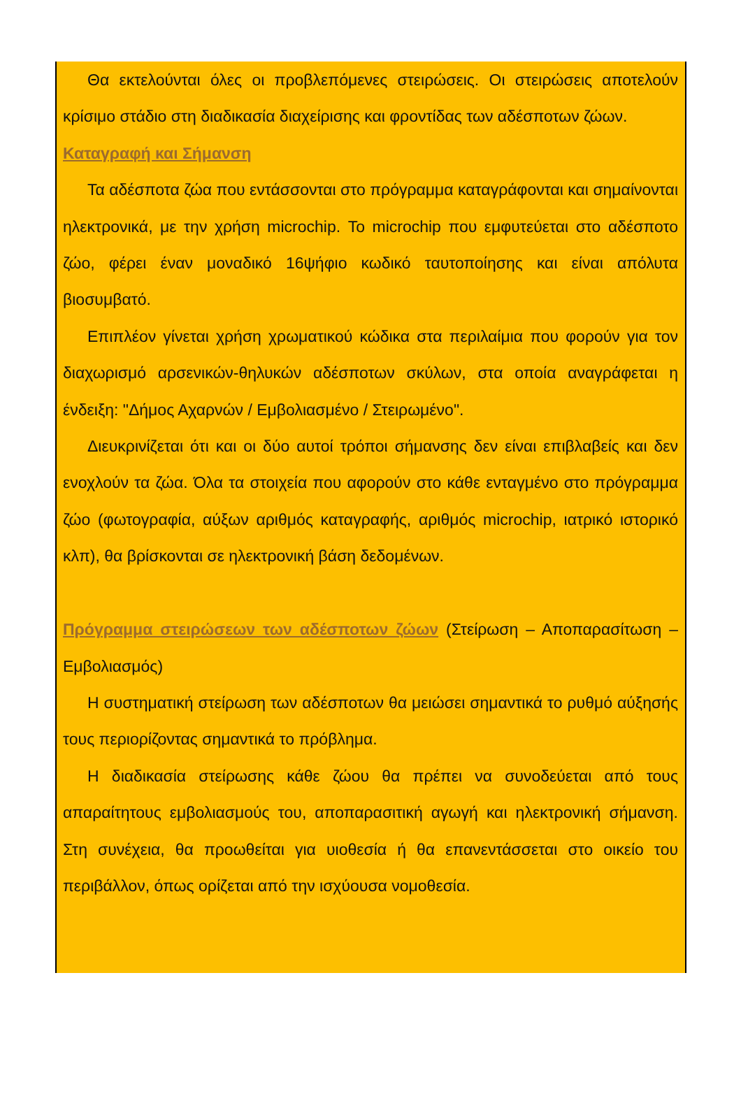Θα εκτελούνται όλες οι προβλεπόμενες στειρώσεις. Οι στειρώσεις αποτελούν κρίσιμο στάδιο στη διαδικασία διαχείρισης και φροντίδας των αδέσποτων ζώων.
Καταγραφή και Σήμανση
Τα αδέσποτα ζώα που εντάσσονται στο πρόγραμμα καταγράφονται και σημαίνονται ηλεκτρονικά, με την χρήση microchip. Το microchip που εμφυτεύεται στο αδέσποτο ζώο, φέρει έναν μοναδικό 16ψήφιο κωδικό ταυτοποίησης και είναι απόλυτα βιοσυμβατό.
Επιπλέον γίνεται χρήση χρωματικού κώδικα στα περιλαίμια που φορούν για τον διαχωρισμό αρσενικών-θηλυκών αδέσποτων σκύλων, στα οποία αναγράφεται η ένδειξη: "Δήμος Αχαρνών / Εμβολιασμένο / Στειρωμένο".
Διευκρινίζεται ότι και οι δύο αυτοί τρόποι σήμανσης δεν είναι επιβλαβείς και δεν ενοχλούν τα ζώα. Όλα τα στοιχεία που αφορούν στο κάθε ενταγμένο στο πρόγραμμα ζώο (φωτογραφία, αύξων αριθμός καταγραφής, αριθμός microchip, ιατρικό ιστορικό κλπ), θα βρίσκονται σε ηλεκτρονική βάση δεδομένων.
Πρόγραμμα στειρώσεων των αδέσποτων ζώων (Στείρωση – Αποπαρασίτωση – Εμβολιασμός)
Η συστηματική στείρωση των αδέσποτων θα μειώσει σημαντικά το ρυθμό αύξησής τους περιορίζοντας σημαντικά το πρόβλημα.
Η διαδικασία στείρωσης κάθε ζώου θα πρέπει να συνοδεύεται από τους απαραίτητους εμβολιασμούς του, αποπαρασιτική αγωγή και ηλεκτρονική σήμανση. Στη συνέχεια, θα προωθείται για υιοθεσία ή θα επανεντάσσεται στο οικείο του περιβάλλον, όπως ορίζεται από την ισχύουσα νομοθεσία.